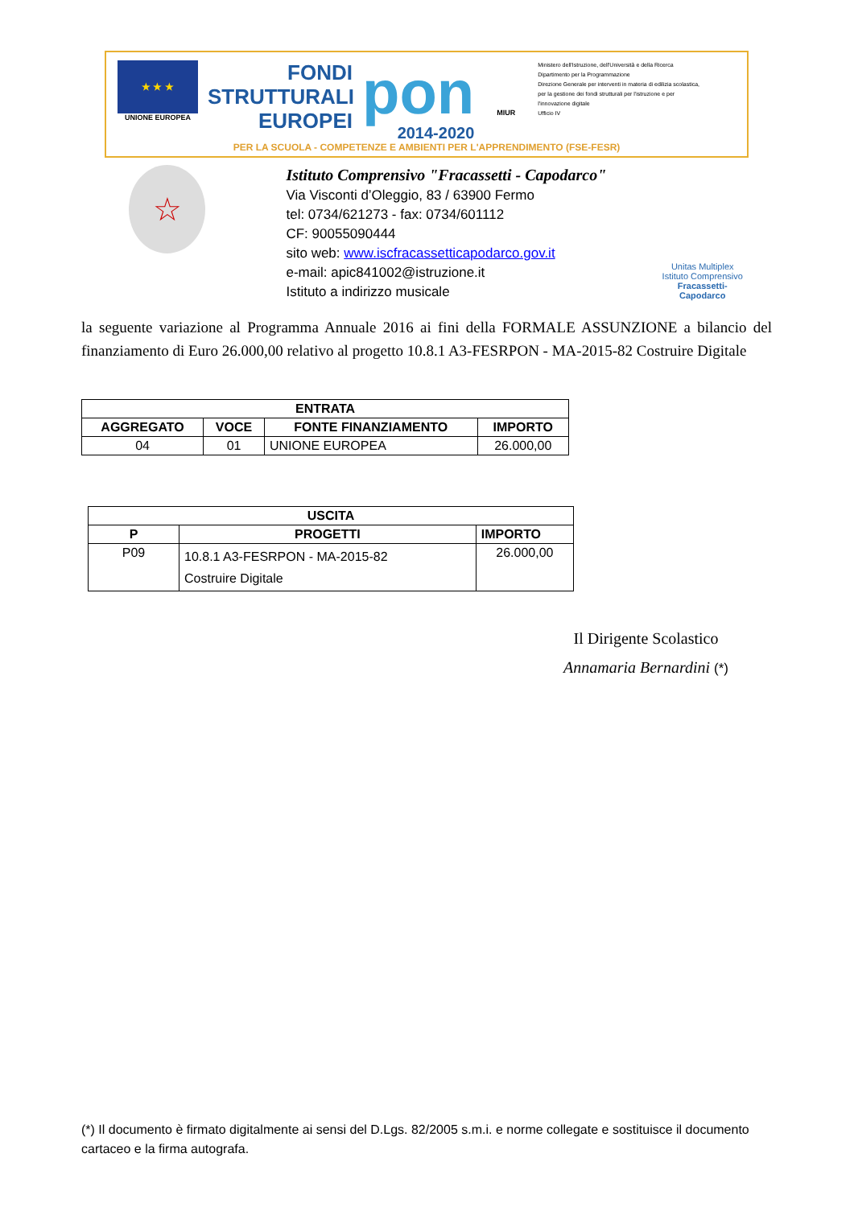★ ★ ★
UNIONE EUROPEA
FONDI
STRUTTURALI
EUROPEI
pon
2014-2020
MIUR
Ministero dell'Istruzione, dell'Università e della Ricerca
Dipartimento per la Programmazione
Direzione Generale per interventi in materia di edilizia scolastica, per la gestione dei fondi strutturali per l'istruzione e per l'innovazione digitale
Ufficio IV
PER LA SCUOLA - COMPETENZE E AMBIENTI PER L'APPRENDIMENTO (FSE-FESR)
☆
Istituto Comprensivo "Fracassetti - Capodarco"
Via Visconti d’Oleggio, 83 / 63900 Fermo
tel: 0734/621273 - fax: 0734/601112
CF: 90055090444
sito web: www.iscfracassetticapodarco.gov.it
e-mail: apic841002@istruzione.it
Istituto a indirizzo musicale
Unitas Multiplex
Istituto Comprensivo
Fracassetti-Capodarco
la seguente variazione al Programma Annuale 2016 ai fini della FORMALE ASSUNZIONE a bilancio del finanziamento di Euro 26.000,00 relativo al progetto 10.8.1 A3-FESRPON - MA-2015-82 Costruire Digitale
| ENTRATA | | | |
| --- | --- | --- | --- |
| AGGREGATO | VOCE | FONTE FINANZIAMENTO | IMPORTO |
| 04 | 01 | UNIONE EUROPEA | 26.000,00 |
| USCITA | | |
| --- | --- | --- |
| P | PROGETTI | IMPORTO |
| P09 | 10.8.1 A3-FESRPON - MA-2015-82 Costruire Digitale | 26.000,00 |
Il Dirigente Scolastico
Annamaria Bernardini (*)
(*) Il documento è firmato digitalmente ai sensi del D.Lgs. 82/2005 s.m.i. e norme collegate e sostituisce il documento cartaceo e la firma autografa.